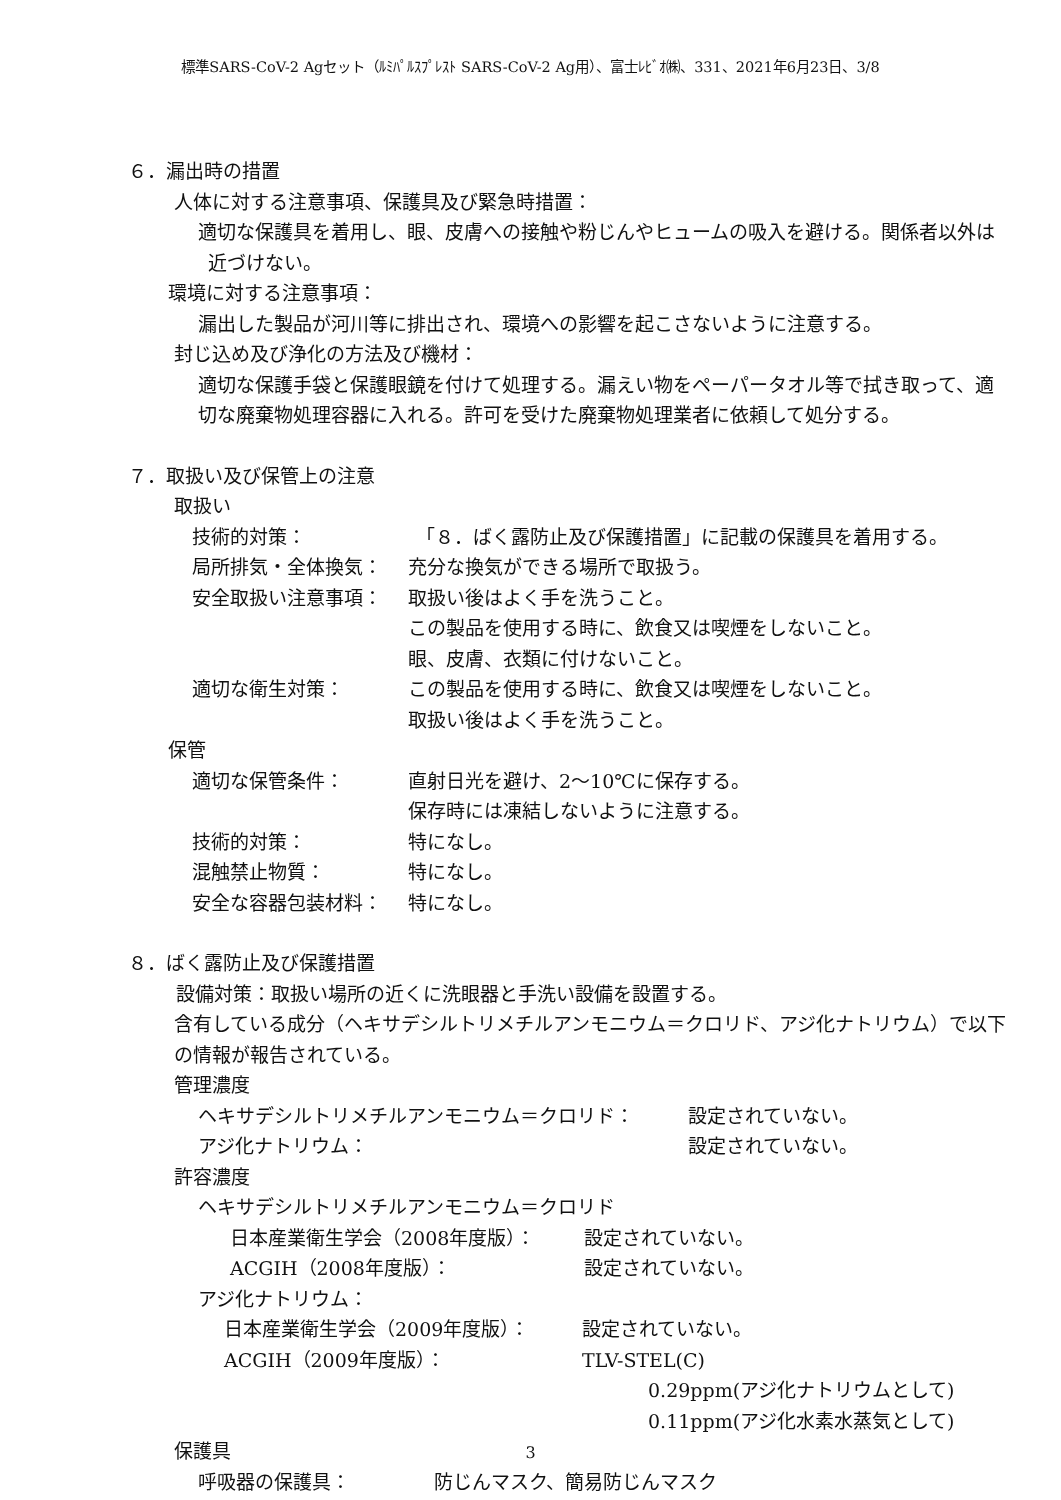標準SARS-CoV-2 Agセット（ﾙﾐﾊﾟﾙｽﾌﾟﾚｽﾄ SARS-CoV-2 Ag用）、富士ﾚﾋﾞｵ㈱、331、2021年6月23日、3/8
６．漏出時の措置
人体に対する注意事項、保護具及び緊急時措置：
適切な保護具を着用し、眼、皮膚への接触や粉じんやヒュームの吸入を避ける。関係者以外は近づけない。
環境に対する注意事項：
漏出した製品が河川等に排出され、環境への影響を起こさないように注意する。
封じ込め及び浄化の方法及び機材：
適切な保護手袋と保護眼鏡を付けて処理する。漏えい物をペーパータオル等で拭き取って、適切な廃棄物処理容器に入れる。許可を受けた廃棄物処理業者に依頼して処分する。
７．取扱い及び保管上の注意
取扱い
技術的対策： 「８．ばく露防止及び保護措置」に記載の保護具を着用する。
局所排気・全体換気： 充分な換気ができる場所で取扱う。
安全取扱い注意事項： 取扱い後はよく手を洗うこと。
この製品を使用する時に、飲食又は喫煙をしないこと。
眼、皮膚、衣類に付けないこと。
適切な衛生対策： この製品を使用する時に、飲食又は喫煙をしないこと。
取扱い後はよく手を洗うこと。
保管
適切な保管条件： 直射日光を避け、2～10℃に保存する。
保存時には凍結しないように注意する。
技術的対策： 特になし。
混触禁止物質： 特になし。
安全な容器包装材料： 特になし。
８．ばく露防止及び保護措置
設備対策：取扱い場所の近くに洗眼器と手洗い設備を設置する。
含有している成分（ヘキサデシルトリメチルアンモニウム＝クロリド、アジ化ナトリウム）で以下の情報が報告されている。
管理濃度
ヘキサデシルトリメチルアンモニウム＝クロリド： 設定されていない。
アジ化ナトリウム： 設定されていない。
許容濃度
ヘキサデシルトリメチルアンモニウム＝クロリド
日本産業衛生学会（2008年度版）： 設定されていない。
ACGIH（2008年度版）： 設定されていない。
アジ化ナトリウム：
日本産業衛生学会（2009年度版）： 設定されていない。
ACGIH（2009年度版）： TLV-STEL(C)
0.29ppm(アジ化ナトリウムとして)
0.11ppm(アジ化水素水蒸気として)
保護具
呼吸器の保護具： 防じんマスク、簡易防じんマスク
3